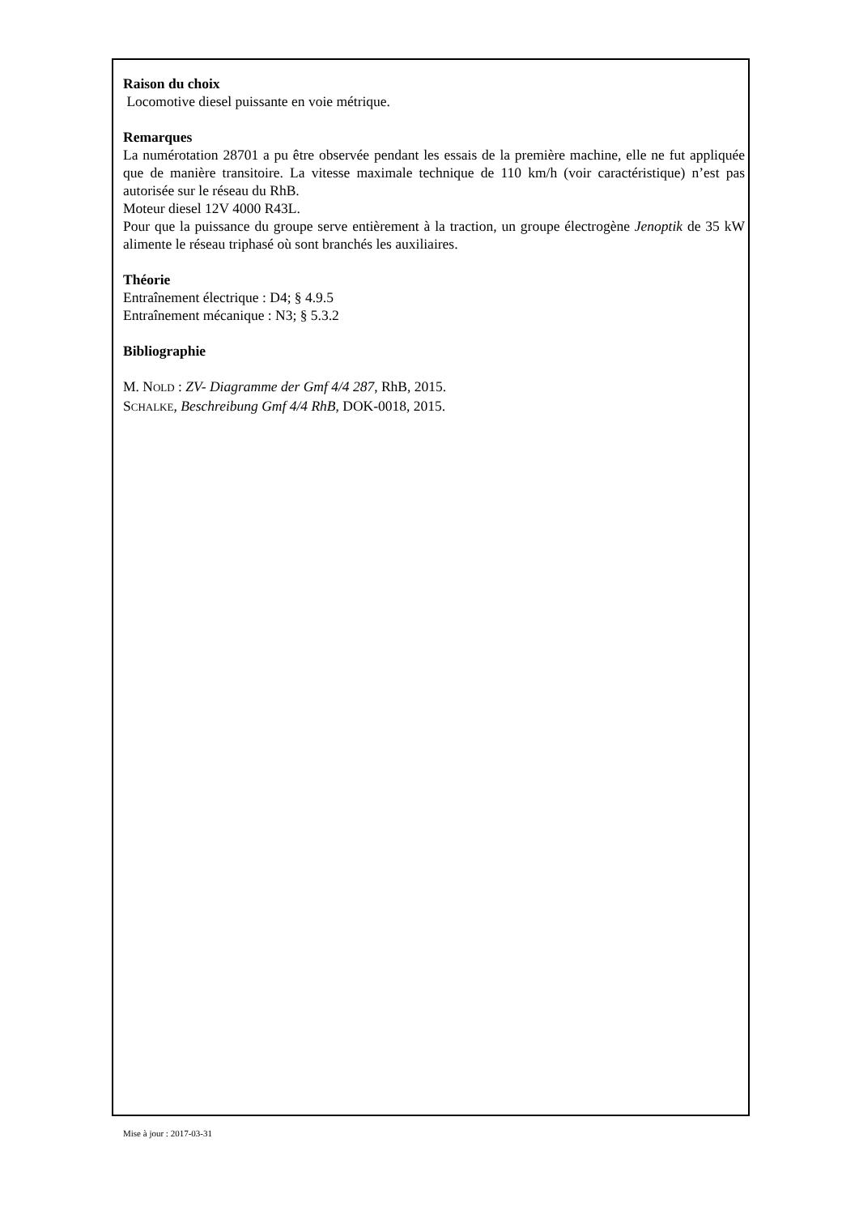Raison du choix
Locomotive diesel puissante en voie métrique.
Remarques
La numérotation 28701 a pu être observée pendant les essais de la première machine, elle ne fut appliquée que de manière transitoire. La vitesse maximale technique de 110 km/h (voir caractéristique) n’est pas autorisée sur le réseau du RhB.
Moteur diesel 12V 4000 R43L.
Pour que la puissance du groupe serve entièrement à la traction, un groupe électrogène Jenoptik de 35 kW alimente le réseau triphasé où sont branchés les auxiliaires.
Théorie
Entraînement électrique : D4; § 4.9.5
Entraînement mécanique : N3; § 5.3.2
Bibliographie
M. NOLD : ZV- Diagramme der Gmf 4/4 287, RhB, 2015.
SCHALKE, Beschreibung Gmf 4/4 RhB, DOK-0018, 2015.
Mise à jour : 2017-03-31